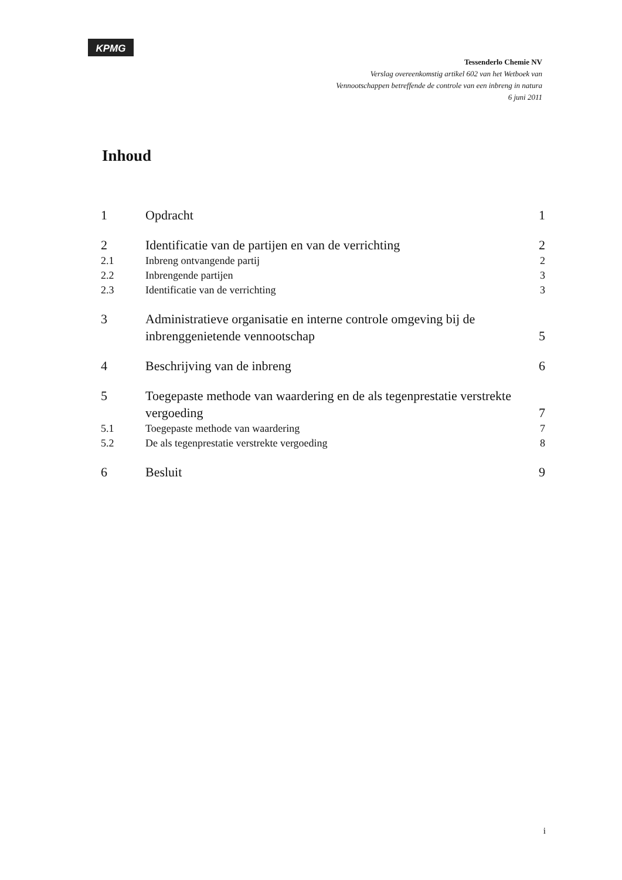KPMG
Tessenderlo Chemie NV
Verslag overeenkomstig artikel 602 van het Wetboek van
Vennootschappen betreffende de controle van een inbreng in natura
6 juni 2011
Inhoud
| 1 | Opdracht | 1 |
| 2 | Identificatie van de partijen en van de verrichting | 2 |
| 2.1 | Inbreng ontvangende partij | 2 |
| 2.2 | Inbrengende partijen | 3 |
| 2.3 | Identificatie van de verrichting | 3 |
| 3 | Administratieve organisatie en interne controle omgeving bij de inbrenggenietende vennootschap | 5 |
| 4 | Beschrijving van de inbreng | 6 |
| 5 | Toegepaste methode van waardering en de als tegenprestatie verstrekte vergoeding | 7 |
| 5.1 | Toegepaste methode van waardering | 7 |
| 5.2 | De als tegenprestatie verstrekte vergoeding | 8 |
| 6 | Besluit | 9 |
i